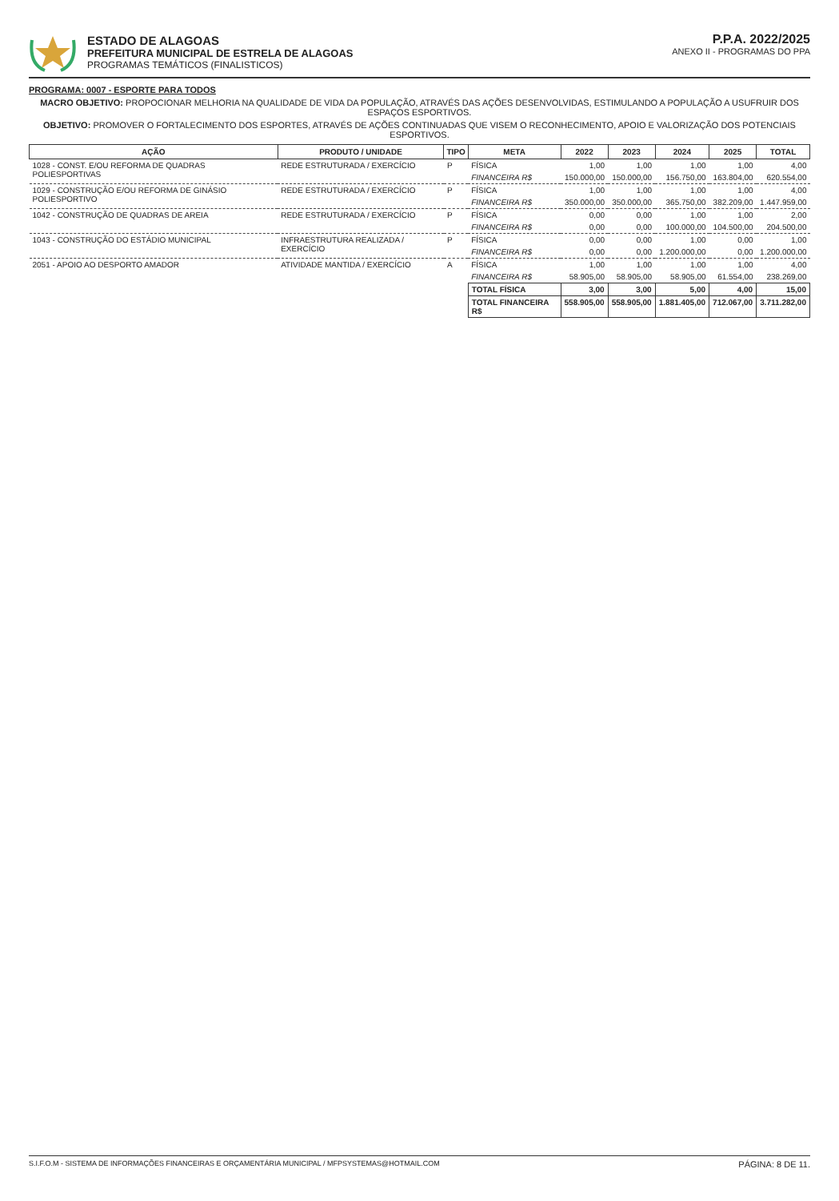ESTADO DE ALAGOAS
PREFEITURA MUNICIPAL DE ESTRELA DE ALAGOAS
PROGRAMAS TEMÁTICOS (FINALISTICOS)
P.P.A. 2022/2025
ANEXO II - PROGRAMAS DO PPA
PROGRAMA: 0007 - ESPORTE PARA TODOS
MACRO OBJETIVO: PROPOCIONAR MELHORIA NA QUALIDADE DE VIDA DA POPULAÇÃO, ATRAVÉS DAS AÇÕES DESENVOLVIDAS, ESTIMULANDO A POPULAÇÃO A USUFRUIR DOS ESPAÇOS ESPORTIVOS.
OBJETIVO: PROMOVER O FORTALECIMENTO DOS ESPORTES, ATRAVÉS DE AÇÕES CONTINUADAS QUE VISEM O RECONHECIMENTO, APOIO E VALORIZAÇÃO DOS POTENCIAIS ESPORTIVOS.
| AÇÃO | PRODUTO / UNIDADE | TIPO | META | 2022 | 2023 | 2024 | 2025 | TOTAL |
| --- | --- | --- | --- | --- | --- | --- | --- | --- |
| 1028 - CONST. E/OU REFORMA DE QUADRAS POLIESPORTIVAS | REDE ESTRUTURADA / EXERCÍCIO | P | FÍSICA | 1,00 | 1,00 | 1,00 | 1,00 | 4,00 |
| | | | FINANCEIRA R$ | 150.000,00 | 150.000,00 | 156.750,00 | 163.804,00 | 620.554,00 |
| 1029 - CONSTRUÇÃO E/OU REFORMA DE GINÁSIO POLIESPORTIVO | REDE ESTRUTURADA / EXERCÍCIO | P | FÍSICA | 1,00 | 1,00 | 1,00 | 1,00 | 4,00 |
| | | | FINANCEIRA R$ | 350.000,00 | 350.000,00 | 365.750,00 | 382.209,00 | 1.447.959,00 |
| 1042 - CONSTRUÇÃO DE QUADRAS DE AREIA | REDE ESTRUTURADA / EXERCÍCIO | P | FÍSICA | 0,00 | 0,00 | 1,00 | 1,00 | 2,00 |
| | | | FINANCEIRA R$ | 0,00 | 0,00 | 100.000,00 | 104.500,00 | 204.500,00 |
| 1043 - CONSTRUÇÃO DO ESTÁDIO MUNICIPAL | INFRAESTRUTURA REALIZADA / EXERCÍCIO | P | FÍSICA | 0,00 | 0,00 | 1,00 | 0,00 | 1,00 |
| | | | FINANCEIRA R$ | 0,00 | 0,00 | 1.200.000,00 | 0,00 | 1.200.000,00 |
| 2051 - APOIO AO DESPORTO AMADOR | ATIVIDADE MANTIDA / EXERCÍCIO | A | FÍSICA | 1,00 | 1,00 | 1,00 | 1,00 | 4,00 |
| | | | FINANCEIRA R$ | 58.905,00 | 58.905,00 | 58.905,00 | 61.554,00 | 238.269,00 |
| | | | TOTAL FÍSICA | 3,00 | 3,00 | 5,00 | 4,00 | 15,00 |
| | | | TOTAL FINANCEIRA R$ | 558.905,00 | 558.905,00 | 1.881.405,00 | 712.067,00 | 3.711.282,00 |
S.I.F.O.M - SISTEMA DE INFORMAÇÕES FINANCEIRAS E ORÇAMENTÁRIA MUNICIPAL / MFPSYSTEMAS@HOTMAIL.COM PÁGINA: 8 DE 11.